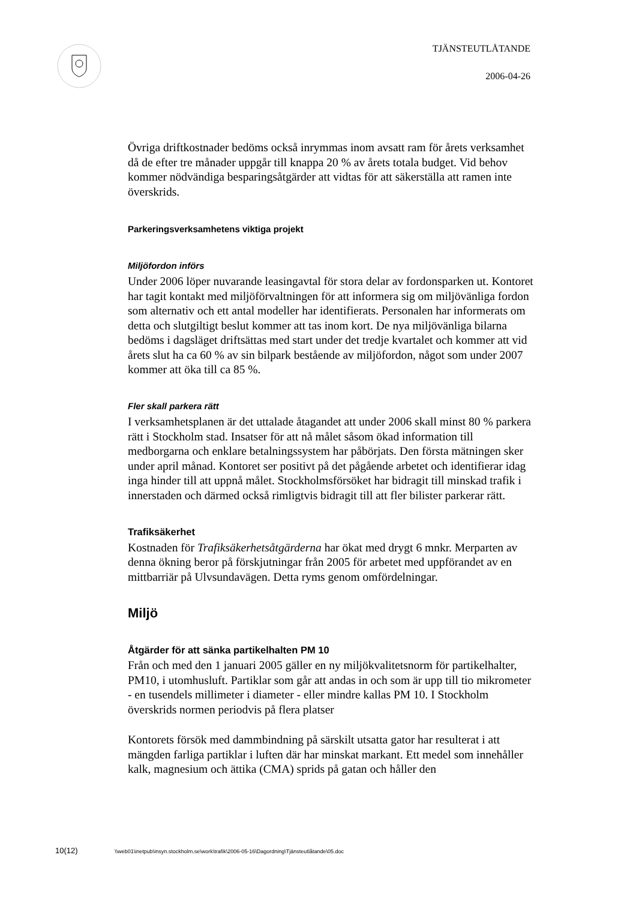TJÄNSTEUTLÅTANDE
2006-04-26
Övriga driftkostnader bedöms också inrymmas inom avsatt ram för årets verksamhet då de efter tre månader uppgår till knappa 20 % av årets totala budget. Vid behov kommer nödvändiga besparingsåtgärder att vidtas för att säkerställa att ramen inte överskrids.
Parkeringsverksamhetens viktiga projekt
Miljöfordon införs
Under 2006 löper nuvarande leasingavtal för stora delar av fordonsparken ut. Kontoret har tagit kontakt med miljöförvaltningen för att informera sig om miljövänliga fordon som alternativ och ett antal modeller har identifierats. Personalen har informerats om detta och slutgiltigt beslut kommer att tas inom kort. De nya miljövänliga bilarna bedöms i dagsläget driftsättas med start under det tredje kvartalet och kommer att vid årets slut ha ca 60 % av sin bilpark bestående av miljöfordon, något som under 2007 kommer att öka till ca 85 %.
Fler skall parkera rätt
I verksamhetsplanen är det uttalade åtagandet att under 2006 skall minst 80 % parkera rätt i Stockholm stad. Insatser för att nå målet såsom ökad information till medborgarna och enklare betalningssystem har påbörjats. Den första mätningen sker under april månad. Kontoret ser positivt på det pågående arbetet och identifierar idag inga hinder till att uppnå målet. Stockholmsförsöket har bidragit till minskad trafik i innerstaden och därmed också rimligtvis bidragit till att fler bilister parkerar rätt.
Trafiksäkerhet
Kostnaden för Trafiksäkerhetsåtgärderna har ökat med drygt 6 mnkr. Merparten av denna ökning beror på förskjutningar från 2005 för arbetet med uppförandet av en mittbarriär på Ulvsundavägen. Detta ryms genom omfördelningar.
Miljö
Åtgärder för att sänka partikelhalten PM 10
Från och med den 1 januari 2005 gäller en ny miljökvalitetsnorm för partikelhalter, PM10, i utomhusluft. Partiklar som går att andas in och som är upp till tio mikrometer - en tusendels millimeter i diameter - eller mindre kallas PM 10. I Stockholm överskrids normen periodvis på flera platser
Kontorets försök med dammbindning på särskilt utsatta gator har resulterat i att mängden farliga partiklar i luften där har minskat markant. Ett medel som innehåller kalk, magnesium och ättika (CMA) sprids på gatan och håller den
10(12) \\web01\inetpub\insyn.stockholm.se\work\trafik\2006-05-16\Dagordning\Tjänsteutlåtande\05.doc